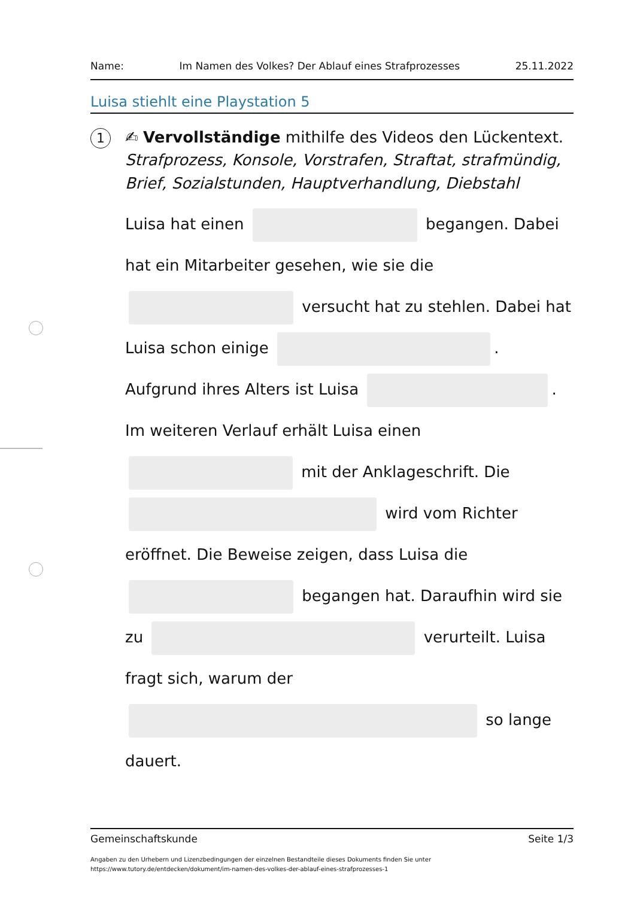Name: Im Namen des Volkes? Der Ablauf eines Strafprozesses 25.11.2022
Luisa stiehlt eine Playstation 5
1
✍ Vervollständige mithilfe des Videos den Lückentext.
Strafprozess, Konsole, Vorstrafen, Straftat, strafmündig, Brief, Sozialstunden, Hauptverhandlung, Diebstahl
Luisa hat einen begangen. Dabei hat ein Mitarbeiter gesehen, wie sie die versucht hat zu stehlen. Dabei hat Luisa schon einige . Aufgrund ihres Alters ist Luisa . Im weiteren Verlauf erhält Luisa einen mit der Anklageschrift. Die wird vom Richter eröffnet. Die Beweise zeigen, dass Luisa die begangen hat. Daraufhin wird sie zu verurteilt. Luisa fragt sich, warum der so lange dauert.
Gemeinschaftskunde Seite 1/3
Angaben zu den Urhebern und Lizenzbedingungen der einzelnen Bestandteile dieses Dokuments finden Sie unter
https://www.tutory.de/entdecken/dokument/im-namen-des-volkes-der-ablauf-eines-strafprozesses-1